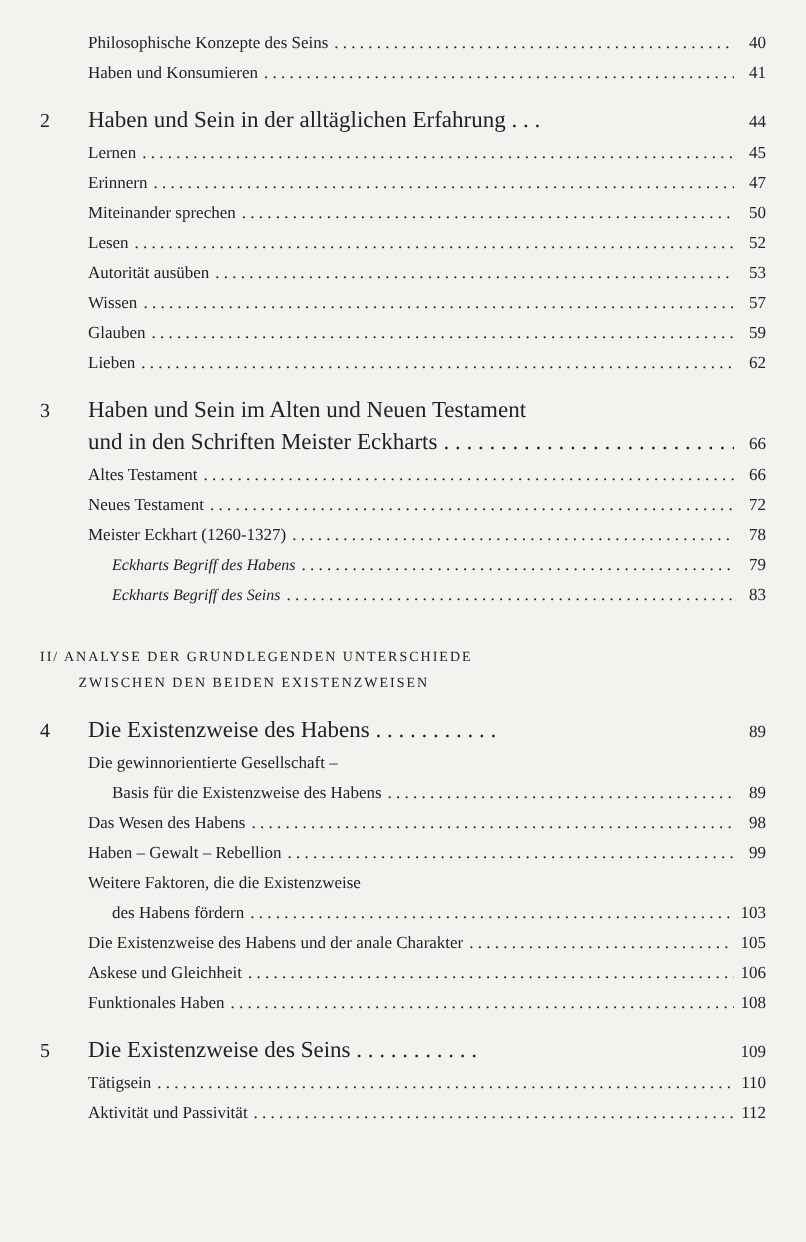Philosophische Konzepte des Seins 40
Haben und Konsumieren 41
2 Haben und Sein in der alltäglichen Erfahrung . . . 44
Lernen 45
Erinnern 47
Miteinander sprechen 50
Lesen 52
Autorität ausüben 53
Wissen 57
Glauben 59
Lieben 62
3 Haben und Sein im Alten und Neuen Testament
und in den Schriften Meister Eckharts 66
Altes Testament 66
Neues Testament 72
Meister Eckhart (1260-1327) 78
Eckharts Begriff des Habens 79
Eckharts Begriff des Seins 83
II/ ANALYSE DER GRUNDLEGENDEN UNTERSCHIEDE
ZWISCHEN DEN BEIDEN EXISTENZWEISEN
4 Die Existenzweise des Habens . . . . . . . . . . . 89
Die gewinnorientierte Gesellschaft –
Basis für die Existenzweise des Habens 89
Das Wesen des Habens 98
Haben – Gewalt – Rebellion 99
Weitere Faktoren, die die Existenzweise
des Habens fördern 103
Die Existenzweise des Habens und der anale Charakter 105
Askese und Gleichheit 106
Funktionales Haben 108
5 Die Existenzweise des Seins . . . . . . . . . . . 109
Tätigsein 110
Aktivität und Passivität 112